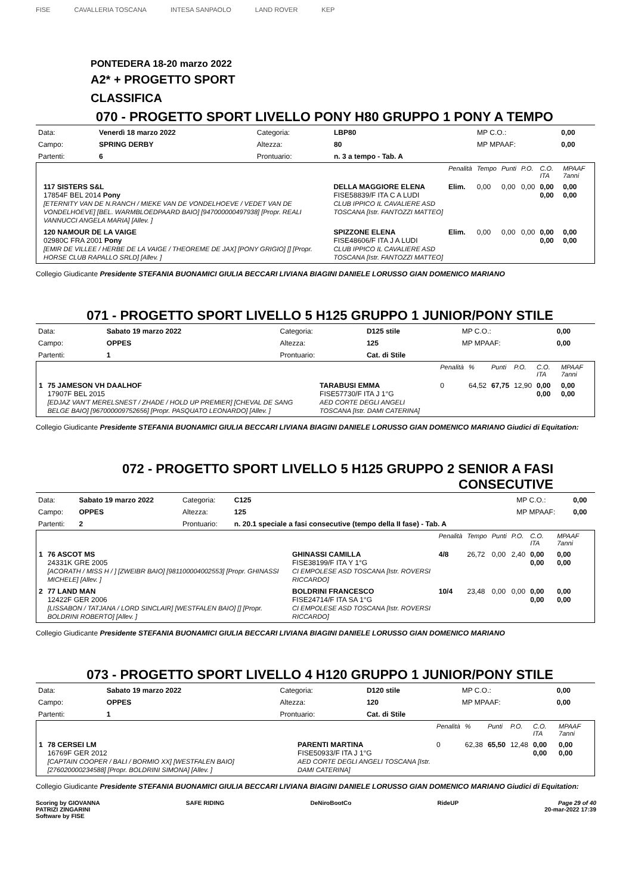FISE CAVALLERIA TOSCANA INTESA SANPAOLO LAND ROVER KEP
PONTEDERA 18-20 marzo 2022
A2* + PROGETTO SPORT
CLASSIFICA
070 - PROGETTO SPORT LIVELLO PONY H80 GRUPPO 1 PONY A TEMPO
| Data: | Venerdì 18 marzo 2022 | Categoria: | LBP80 | MP C.O.: | 0,00 |
| Campo: | SPRING DERBY | Altezza: | 80 | MP MPAAF: | 0,00 |
| Partenti: | 6 | Prontuario: | n. 3 a tempo - Tab. A | | |
| | | | Penalità | Tempo | Punti | P.O. | C.O. ITA | MPAAF 7anni |
| | 117 SISTERS S&L 17854F BEL 2014 Pony [ETERNITY VAN DE N.RANCH / MIEKE VAN DE VONDELHOEVE / VEDET VAN DE VONDELHOEVE] [BEL. WARMBLOEDPAARD BAIO] [947000000497938] [Propr. REALI VANNUCCI ANGELA MARIA] [Allev. ] | DELLA MAGGIORE ELENA FISE58839/F ITA C A LUDI CLUB IPPICO IL CAVALIERE ASD TOSCANA [Istr. FANTOZZI MATTEO] | Elim. | 0,00 | 0,00 | 0,00 | 0,00 0,00 | 0,00 0,00 |
| | 120 NAMOUR DE LA VAIGE 02980C FRA 2001 Pony [EMIR DE VILLEE / HERBE DE LA VAIGE / THEOREME DE JAX] [PONY GRIGIO] [] [Propr. HORSE CLUB RAPALLO SRLD] [Allev. ] | SPIZZONE ELENA FISE48606/F ITA J A LUDI CLUB IPPICO IL CAVALIERE ASD TOSCANA [Istr. FANTOZZI MATTEO] | Elim. | 0,00 | 0,00 | 0,00 | 0,00 0,00 | 0,00 0,00 |
Collegio Giudicante Presidente STEFANIA BUONAMICI GIULIA BECCARI LIVIANA BIAGINI DANIELE LORUSSO GIAN DOMENICO MARIANO
071 - PROGETTO SPORT LIVELLO 5 H125 GRUPPO 1 JUNIOR/PONY STILE
| Data: | Sabato 19 marzo 2022 | Categoria: | D125 stile | MP C.O.: | 0,00 |
| Campo: | OPPES | Altezza: | 125 | MP MPAAF: | 0,00 |
| Partenti: | 1 | Prontuario: | Cat. di Stile | | |
| | | | Penalità | % | Punti | P.O. | C.O. ITA | MPAAF 7anni |
| 1 | 75 JAMESON VH DAALHOF 17907F BEL 2015 [EDJAZ VAN'T MERELSNEST / ZHADE / HOLD UP PREMIER] [CHEVAL DE SANG BELGE BAIO] [967000009752656] [Propr. PASQUATO LEONARDO] [Allev. ] | TARABUSI EMMA FISE57730/F ITA J 1°G AED CORTE DEGLI ANGELI TOSCANA [Istr. DAMI CATERINA] | 0 | 64,52 | 67,75 | 12,90 | 0,00 0,00 | 0,00 0,00 |
Collegio Giudicante Presidente STEFANIA BUONAMICI GIULIA BECCARI LIVIANA BIAGINI DANIELE LORUSSO GIAN DOMENICO MARIANO Giudici di Equitation:
072 - PROGETTO SPORT LIVELLO 5 H125 GRUPPO 2 SENIOR A FASI CONSECUTIVE
| Data: | Sabato 19 marzo 2022 | Categoria: | C125 | MP C.O.: | 0,00 |
| Campo: | OPPES | Altezza: | 125 | MP MPAAF: | 0,00 |
| Partenti: | 2 | Prontuario: | n. 20.1 speciale a fasi consecutive (tempo della II fase) - Tab. A | | |
| | | | Penalità | Tempo | Punti | P.O. | C.O. ITA | MPAAF 7anni |
| 1 | 76 ASCOT MS 24331K GRE 2005 [ACORATH / MISS H / ] [ZWEIBR BAIO] [981100004002553] [Propr. GHINASSI MICHELE] [Allev. ] | GHINASSI CAMILLA FISE38199/F ITA Y 1°G CI EMPOLESE ASD TOSCANA [Istr. ROVERSI RICCARDO] | 4/8 | 26,72 | 0,00 | 2,40 | 0,00 0,00 | 0,00 0,00 |
| 2 | 77 LAND MAN 12422F GER 2006 [LISSABON / TATJANA / LORD SINCLAIR] [WESTFALEN BAIO] [] [Propr. BOLDRINI ROBERTO] [Allev. ] | BOLDRINI FRANCESCO FISE24714/F ITA SA 1°G CI EMPOLESE ASD TOSCANA [Istr. ROVERSI RICCARDO] | 10/4 | 23,48 | 0,00 | 0,00 | 0,00 0,00 | 0,00 0,00 |
Collegio Giudicante Presidente STEFANIA BUONAMICI GIULIA BECCARI LIVIANA BIAGINI DANIELE LORUSSO GIAN DOMENICO MARIANO
073 - PROGETTO SPORT LIVELLO 4 H120 GRUPPO 1 JUNIOR/PONY STILE
| Data: | Sabato 19 marzo 2022 | Categoria: | D120 stile | MP C.O.: | 0,00 |
| Campo: | OPPES | Altezza: | 120 | MP MPAAF: | 0,00 |
| Partenti: | 1 | Prontuario: | Cat. di Stile | | |
| | | | Penalità | % | Punti | P.O. | C.O. ITA | MPAAF 7anni |
| 1 | 78 CERSEI LM 16769F GER 2012 [CAPTAIN COOPER / BALI / BORMIO XX] [WESTFALEN BAIO] [276020000234588] [Propr. BOLDRINI SIMONA] [Allev. ] | PARENTI MARTINA FISE50933/F ITA J 1°G AED CORTE DEGLI ANGELI TOSCANA [Istr. DAMI CATERINA] | 0 | 62,38 | 65,50 | 12,48 | 0,00 0,00 | 0,00 0,00 |
Collegio Giudicante Presidente STEFANIA BUONAMICI GIULIA BECCARI LIVIANA BIAGINI DANIELE LORUSSO GIAN DOMENICO MARIANO Giudici di Equitation:
Scoring by GIOVANNA
PATRIZI ZINGARINI
Software by FISE
SAFE RIDING DeNiroBootCo RideUP Page 29 of 40
20-mar-2022 17:39